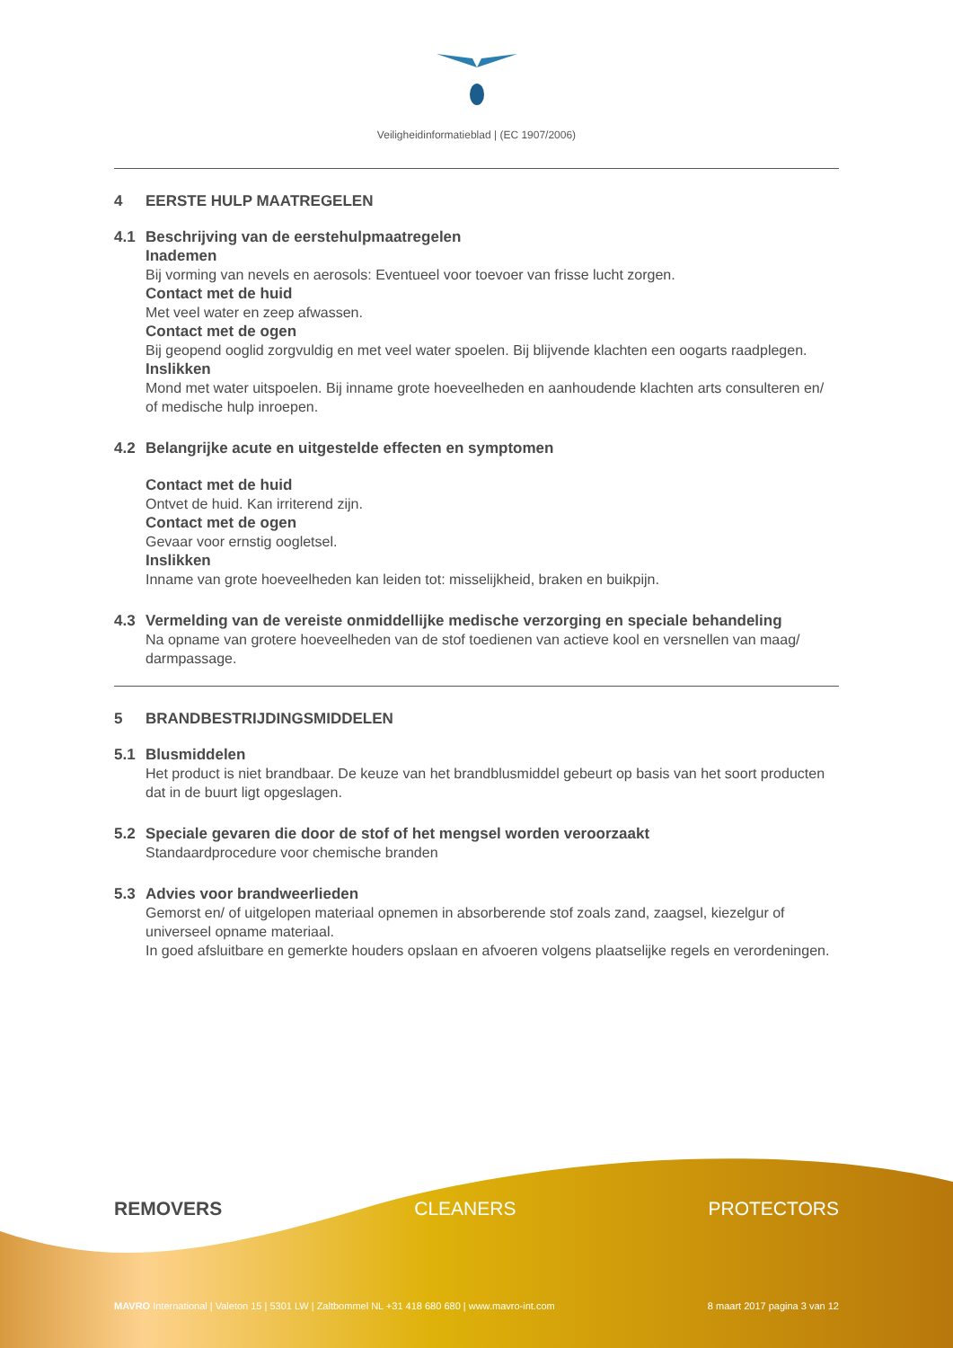Veiligheidinformatieblad | (EC 1907/2006)
4 EERSTE HULP MAATREGELEN
4.1 Beschrijving van de eerstehulpmaatregelen
Inademen
Bij vorming van nevels en aerosols: Eventueel voor toevoer van frisse lucht zorgen.
Contact met de huid
Met veel water en zeep afwassen.
Contact met de ogen
Bij geopend ooglid zorgvuldig en met veel water spoelen. Bij blijvende klachten een oogarts raadplegen.
Inslikken
Mond met water uitspoelen. Bij inname grote hoeveelheden en aanhoudende klachten arts consulteren en/ of medische hulp inroepen.
4.2 Belangrijke acute en uitgestelde effecten en symptomen
Contact met de huid
Ontvet de huid. Kan irriterend zijn.
Contact met de ogen
Gevaar voor ernstig oogletsel.
Inslikken
Inname van grote hoeveelheden kan leiden tot: misselijkheid, braken en buikpijn.
4.3 Vermelding van de vereiste onmiddellijke medische verzorging en speciale behandeling
Na opname van grotere hoeveelheden van de stof toedienen van actieve kool en versnellen van maag/ darmpassage.
5 BRANDBESTRIJDINGSMIDDELEN
5.1 Blusmiddelen
Het product is niet brandbaar. De keuze van het brandblusmiddel gebeurt op basis van het soort producten dat in de buurt ligt opgeslagen.
5.2 Speciale gevaren die door de stof of het mengsel worden veroorzaakt
Standaardprocedure voor chemische branden
5.3 Advies voor brandweerlieden
Gemorst en/ of uitgelopen materiaal opnemen in absorberende stof zoals zand, zaagsel, kiezelgur of universeel opname materiaal.
In goed afsluitbare en gemerkte houders opslaan en afvoeren volgens plaatselijke regels en verordeningen.
REMOVERS CLEANERS PROTECTORS
MAVRO International | Valeton 15 | 5301 LW | Zaltbommel NL +31 418 680 680 | www.mavro-int.com 8 maart 2017 pagina 3 van 12